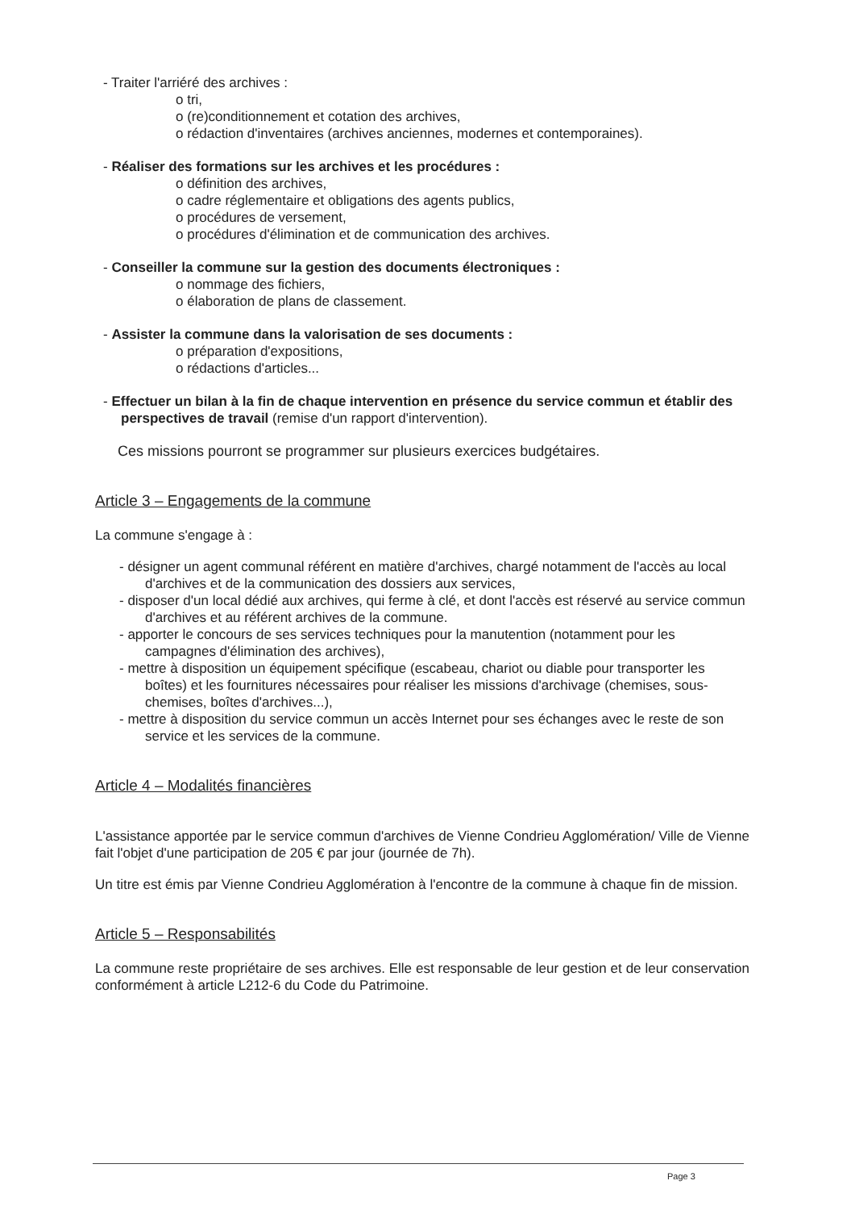- Traiter l'arriéré des archives :
o tri,
o (re)conditionnement et cotation des archives,
o rédaction d'inventaires (archives anciennes, modernes et contemporaines).
- Réaliser des formations sur les archives et les procédures :
o définition des archives,
o cadre réglementaire et obligations des agents publics,
o procédures de versement,
o procédures d'élimination et de communication des archives.
- Conseiller la commune sur la gestion des documents électroniques :
o nommage des fichiers,
o élaboration de plans de classement.
- Assister la commune dans la valorisation de ses documents :
o préparation d'expositions,
o rédactions d'articles...
- Effectuer un bilan à la fin de chaque intervention en présence du service commun et établir des perspectives de travail (remise d'un rapport d'intervention).
Ces missions pourront se programmer sur plusieurs exercices budgétaires.
Article 3 – Engagements de la commune
La commune s'engage à :
- désigner un agent communal référent en matière d'archives, chargé notamment de l'accès au local d'archives et de la communication des dossiers aux services,
- disposer d'un local dédié aux archives, qui ferme à clé, et dont l'accès est réservé au service commun d'archives et au référent archives de la commune.
- apporter le concours de ses services techniques pour la manutention (notamment pour les campagnes d'élimination des archives),
- mettre à disposition un équipement spécifique (escabeau, chariot ou diable pour transporter les boîtes) et les fournitures nécessaires pour réaliser les missions d'archivage (chemises, sous-chemises, boîtes d'archives...),
- mettre à disposition du service commun un accès Internet pour ses échanges avec le reste de son service et les services de la commune.
Article 4 – Modalités financières
L'assistance apportée par le service commun d'archives de Vienne Condrieu Agglomération/ Ville de Vienne fait l'objet d'une participation de 205 € par jour (journée de 7h).
Un titre est émis par Vienne Condrieu Agglomération à l'encontre de la commune à chaque fin de mission.
Article 5 – Responsabilités
La commune reste propriétaire de ses archives. Elle est responsable de leur gestion et de leur conservation conformément à article L212-6 du Code du Patrimoine.
Page 3